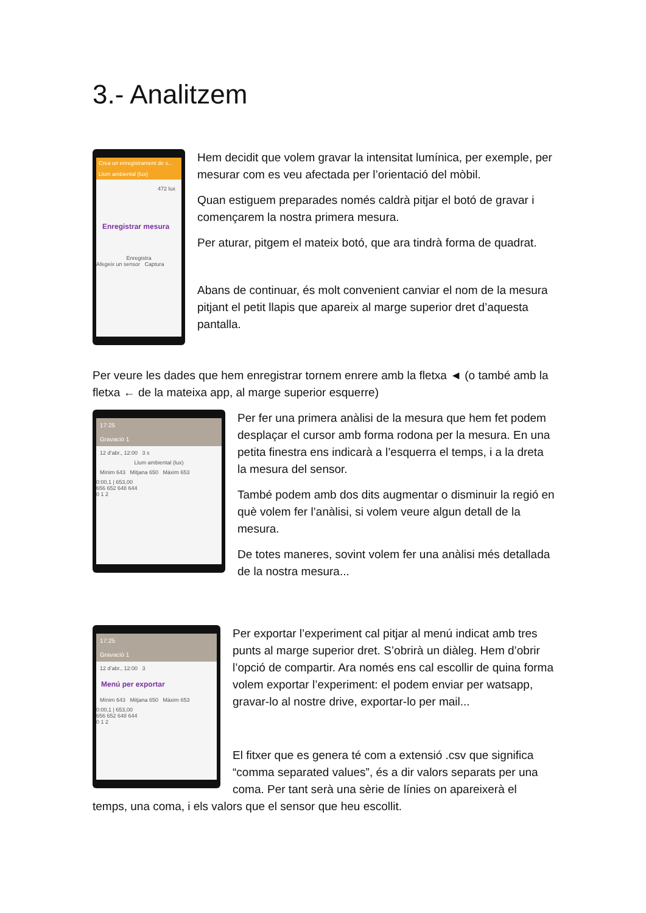3.- Analitzem
Crea un enregistrament de s...
Llum ambiental (lux)
472 lux
Enregistrar mesura
Enregistra
Afegeix un sensor Captura
Hem decidit que volem gravar la intensitat lumínica, per exemple, per mesurar com es veu afectada per l’orientació del mòbil.
Quan estiguem preparades només caldrà pitjar el botó de gravar i començarem la nostra primera mesura.
Per aturar, pitgem el mateix botó, que ara tindrà forma de quadrat.
Abans de continuar, és molt convenient canviar el nom de la mesura pitjant el petit llapis que apareix al marge superior dret d’aquesta pantalla.
Per veure les dades que hem enregistrar tornem enrere amb la fletxa ◄ (o també amb la fletxa ← de la mateixa app, al marge superior esquerre)
17:25
Gravació 1
12 d’abr., 12:00 3 s
Llum ambiental (lux)
Mínim 643 Mitjana 650 Màxim 653
0:00,1 | 653,00
656 652 648 644
0 1 2
Per fer una primera anàlisi de la mesura que hem fet podem desplaçar el cursor amb forma rodona per la mesura. En una petita finestra ens indicarà a l’esquerra el temps, i a la dreta la mesura del sensor.
També podem amb dos dits augmentar o disminuir la regió en què volem fer l’anàlisi, si volem veure algun detall de la mesura.
De totes maneres, sovint volem fer una anàlisi més detallada de la nostra mesura...
17:25
Gravació 1
12 d’abr., 12:00 3
Menú per exportar
Mínim 643 Mitjana 650 Màxim 653
0:00,1 | 653,00
656 652 648 644
0 1 2
Per exportar l’experiment cal pitjar al menú indicat amb tres punts al marge superior dret. S’obrirà un diàleg. Hem d’obrir l’opció de compartir. Ara només ens cal escollir de quina forma volem exportar l’experiment: el podem enviar per watsapp, gravar-lo al nostre drive, exportar-lo per mail...
El fitxer que es genera té com a extensió .csv que significa “comma separated values”, és a dir valors separats per una coma. Per tant serà una sèrie de línies on apareixerà el
temps, una coma, i els valors que el sensor que heu escollit.